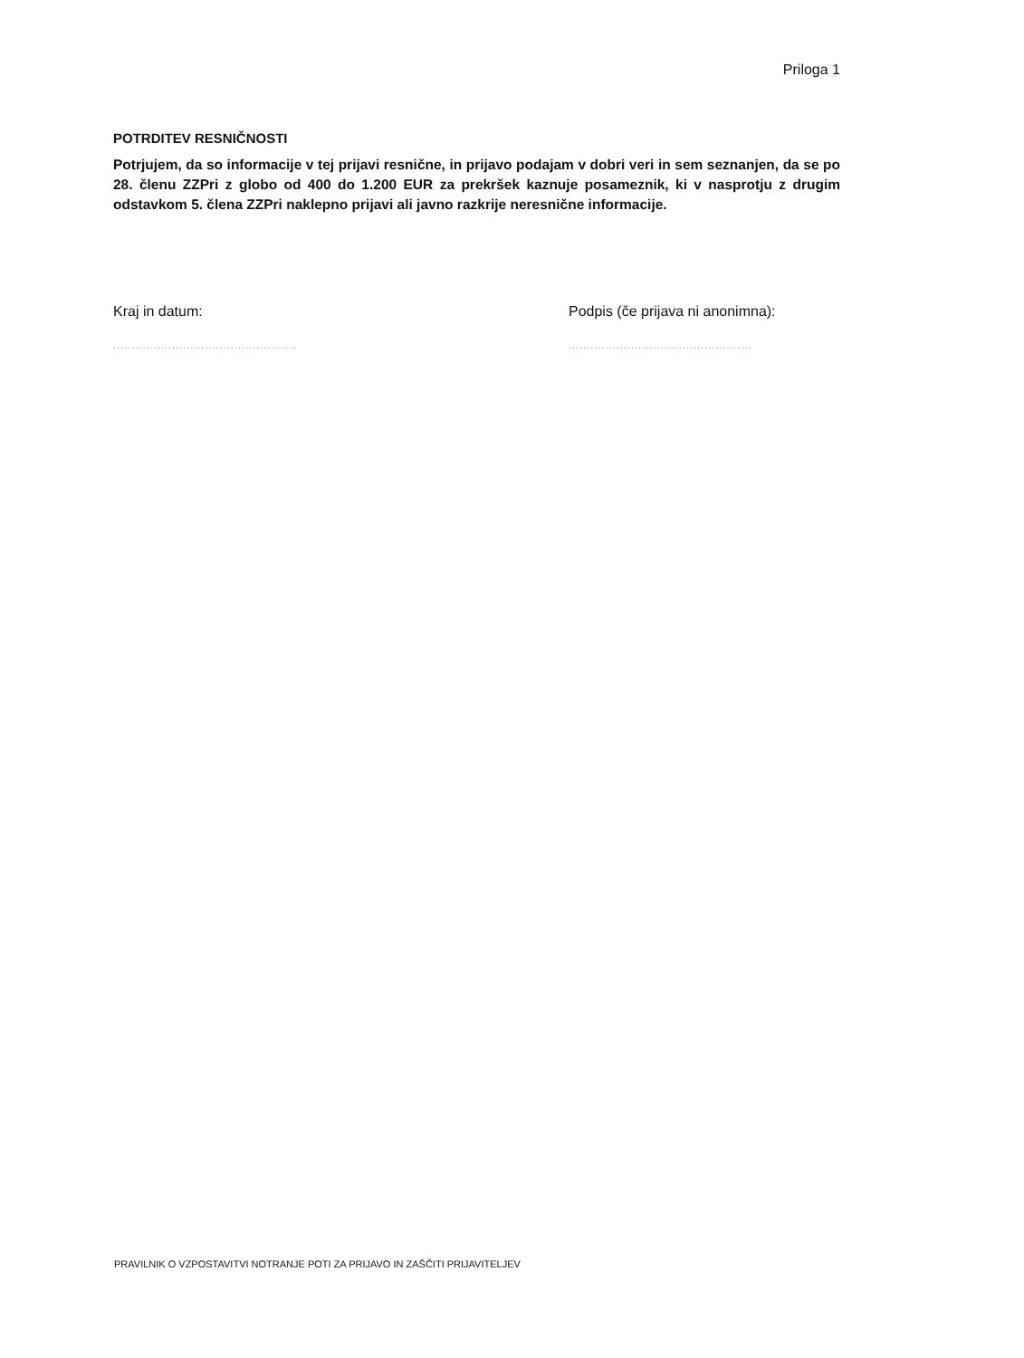Priloga 1
POTRDITEV RESNIČNOSTI
Potrjujem, da so informacije v tej prijavi resnične, in prijavo podajam v dobri veri in sem seznanjen, da se po 28. členu ZZPri z globo od 400 do 1.200 EUR za prekršek kaznuje posameznik, ki v nasprotju z drugim odstavkom 5. člena ZZPri naklepno prijavi ali javno razkrije neresnične informacije.
Kraj in datum:
..................................................
Podpis (če prijava ni anonimna):
..................................................
PRAVILNIK O VZPOSTAVITVI NOTRANJE POTI ZA PRIJAVO IN ZAŠČITI PRIJAVITELJEV